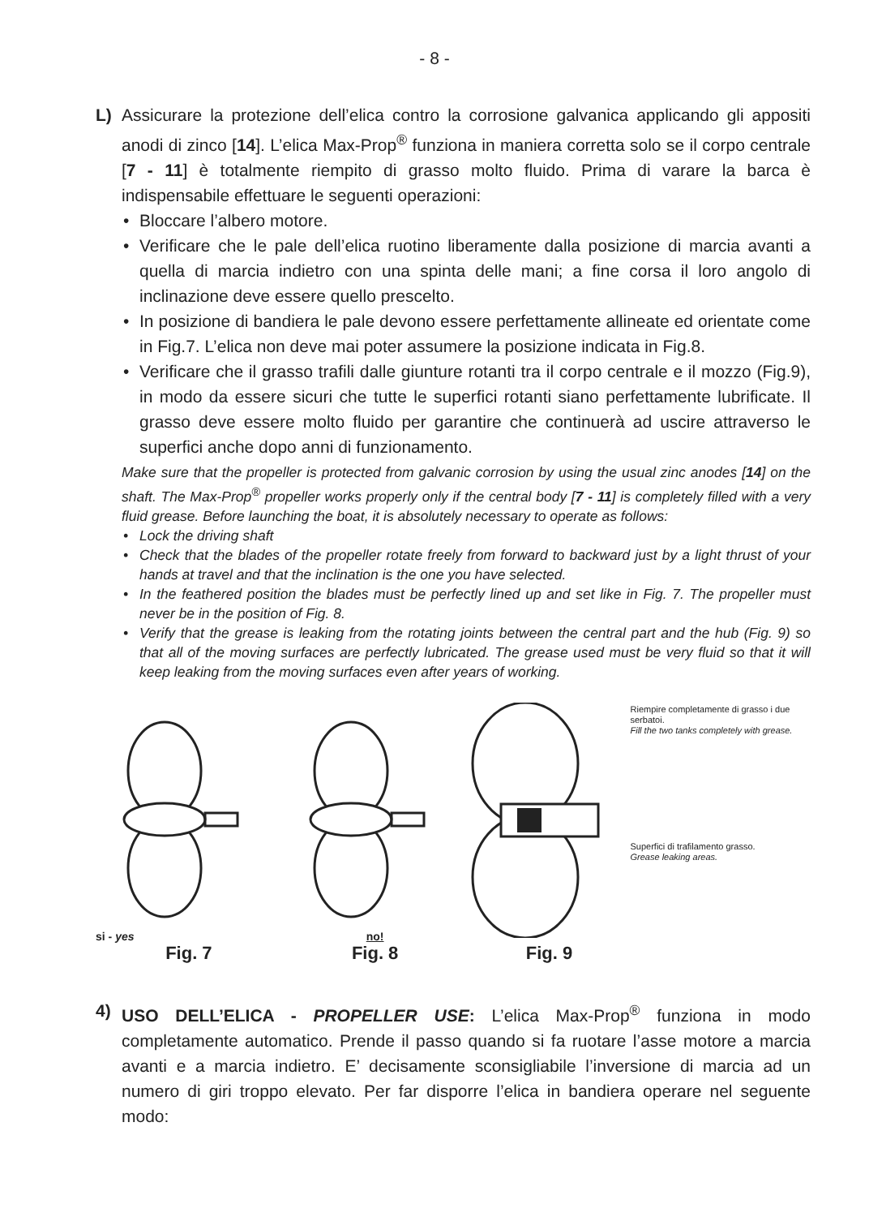- 8 -
L) Assicurare la protezione dell’elica contro la corrosione galvanica applicando gli appositi anodi di zinco [14]. L’elica Max-Prop<sup>®</sup> funziona in maniera corretta solo se il corpo centrale [7 - 11] è totalmente riempito di grasso molto fluido. Prima di varare la barca è indispensabile effettuare le seguenti operazioni:
• Bloccare l’albero motore.
• Verificare che le pale dell’elica ruotino liberamente dalla posizione di marcia avanti a quella di marcia indietro con una spinta delle mani; a fine corsa il loro angolo di inclinazione deve essere quello prescelto.
• In posizione di bandiera le pale devono essere perfettamente allineate ed orientate come in Fig.7. L’elica non deve mai poter assumere la posizione indicata in Fig.8.
• Verificare che il grasso trafili dalle giunture rotanti tra il corpo centrale e il mozzo (Fig.9), in modo da essere sicuri che tutte le superfici rotanti siano perfettamente lubrificate. Il grasso deve essere molto fluido per garantire che continuerà ad uscire attraverso le superfici anche dopo anni di funzionamento.
Make sure that the propeller is protected from galvanic corrosion by using the usual zinc anodes [14] on the shaft. The Max-Prop<sup>®</sup> propeller works properly only if the central body [7 - 11] is completely filled with a very fluid grease. Before launching the boat, it is absolutely necessary to operate as follows:
• Lock the driving shaft
• Check that the blades of the propeller rotate freely from forward to backward just by a light thrust of your hands at travel and that the inclination is the one you have selected.
• In the feathered position the blades must be perfectly lined up and set like in Fig. 7. The propeller must never be in the position of Fig. 8.
• Verify that the grease is leaking from the rotating joints between the central part and the hub (Fig. 9) so that all of the moving surfaces are perfectly lubricated. The grease used must be very fluid so that it will keep leaking from the moving surfaces even after years of working.
si - yes
Fig. 7
no!
Fig. 8
Fig. 9
Riempire completamente di grasso i due serbatoi.
Fill the two tanks completely with grease.
Superfici di trafilamento grasso.
Grease leaking areas.
4) USO DELL’ELICA - PROPELLER USE: L’elica Max-Prop<sup>®</sup> funziona in modo completamente automatico. Prende il passo quando si fa ruotare l’asse motore a marcia avanti e a marcia indietro. E’ decisamente sconsigliabile l’inversione di marcia ad un numero di giri troppo elevato. Per far disporre l’elica in bandiera operare nel seguente modo: